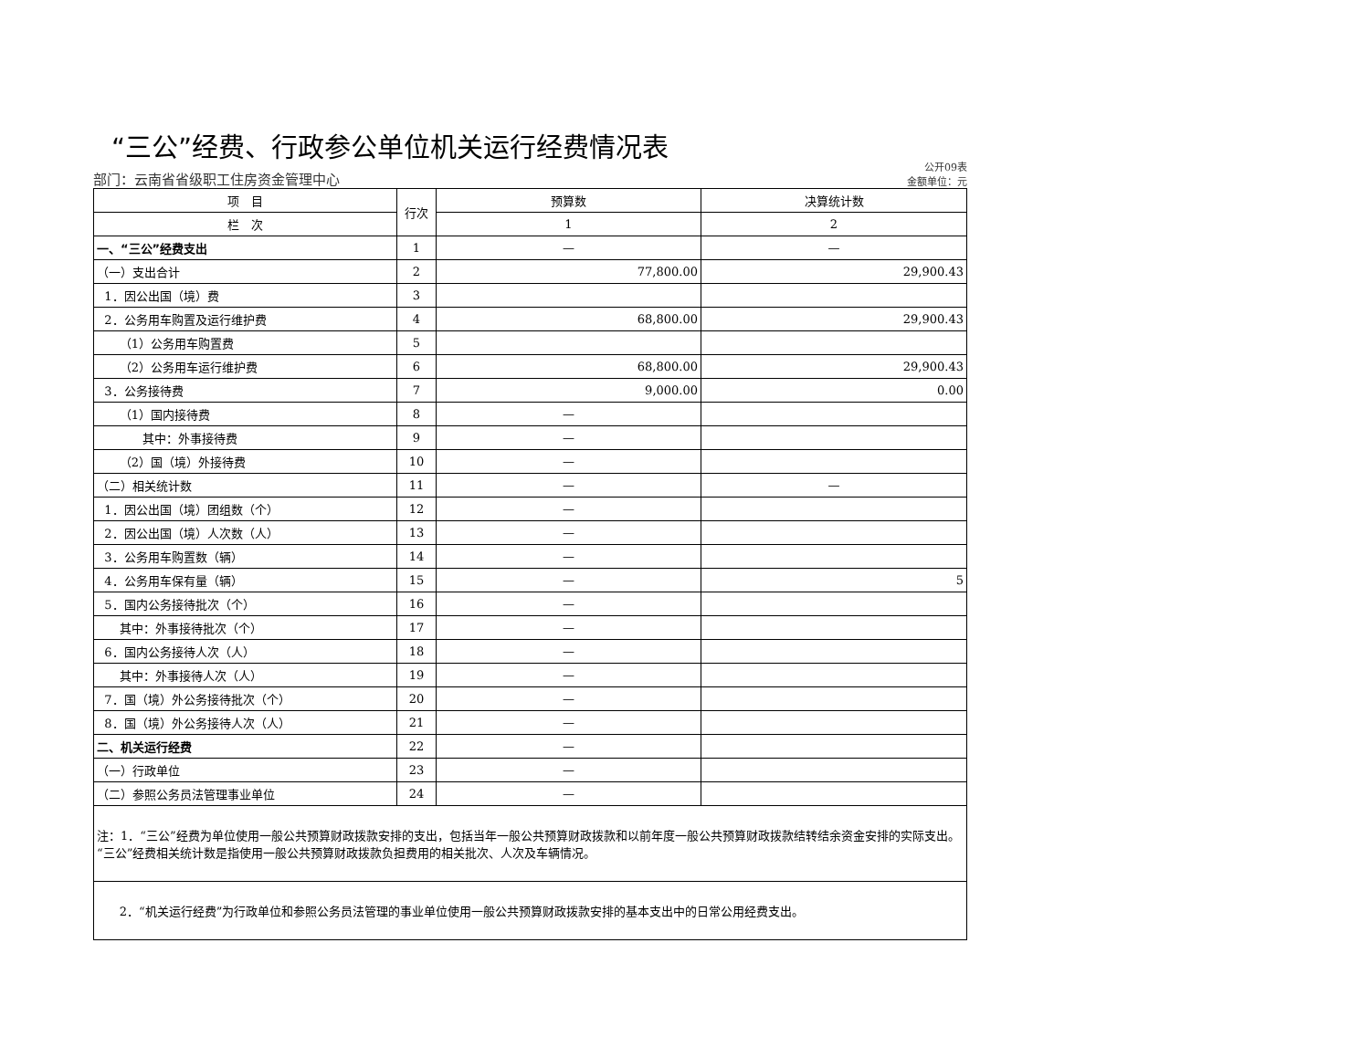“三公”经费、行政参公单位机关运行经费情况表
部门：云南省省级职工住房资金管理中心 公开09表
金额单位：元
| 项 目 | 行次 | 预算数 | 决算统计数 |
| --- | --- | --- | --- |
| 栏 次 | | 1 | 2 |
| 一、“三公”经费支出 | 1 | — | — |
| （一）支出合计 | 2 | 77,800.00 | 29,900.43 |
| 1．因公出国（境）费 | 3 | | |
| 2．公务用车购置及运行维护费 | 4 | 68,800.00 | 29,900.43 |
| （1）公务用车购置费 | 5 | | |
| （2）公务用车运行维护费 | 6 | 68,800.00 | 29,900.43 |
| 3．公务接待费 | 7 | 9,000.00 | 0.00 |
| （1）国内接待费 | 8 | — | |
| 其中：外事接待费 | 9 | — | |
| （2）国（境）外接待费 | 10 | — | |
| （二）相关统计数 | 11 | — | — |
| 1．因公出国（境）团组数（个） | 12 | — | |
| 2．因公出国（境）人次数（人） | 13 | — | |
| 3．公务用车购置数（辆） | 14 | — | |
| 4．公务用车保有量（辆） | 15 | — | 5 |
| 5．国内公务接待批次（个） | 16 | — | |
| 其中：外事接待批次（个） | 17 | — | |
| 6．国内公务接待人次（人） | 18 | — | |
| 其中：外事接待人次（人） | 19 | — | |
| 7．国（境）外公务接待批次（个） | 20 | — | |
| 8．国（境）外公务接待人次（人） | 21 | — | |
| 二、机关运行经费 | 22 | — | |
| （一）行政单位 | 23 | — | |
| （二）参照公务员法管理事业单位 | 24 | — | |
| 注：1．“三公”经费为单位使用一般公共预算财政拨款安排的支出，包括当年一般公共预算财政拨款和以前年度一般公共预算财政拨款结转结余资金安排的实际支出。“三公”经费相关统计数是指使用一般公共预算财政拨款负担费用的相关批次、人次及车辆情况。 | | | |
| 2．“机关运行经费”为行政单位和参照公务员法管理的事业单位使用一般公共预算财政拨款安排的基本支出中的日常公用经费支出。 | | | |